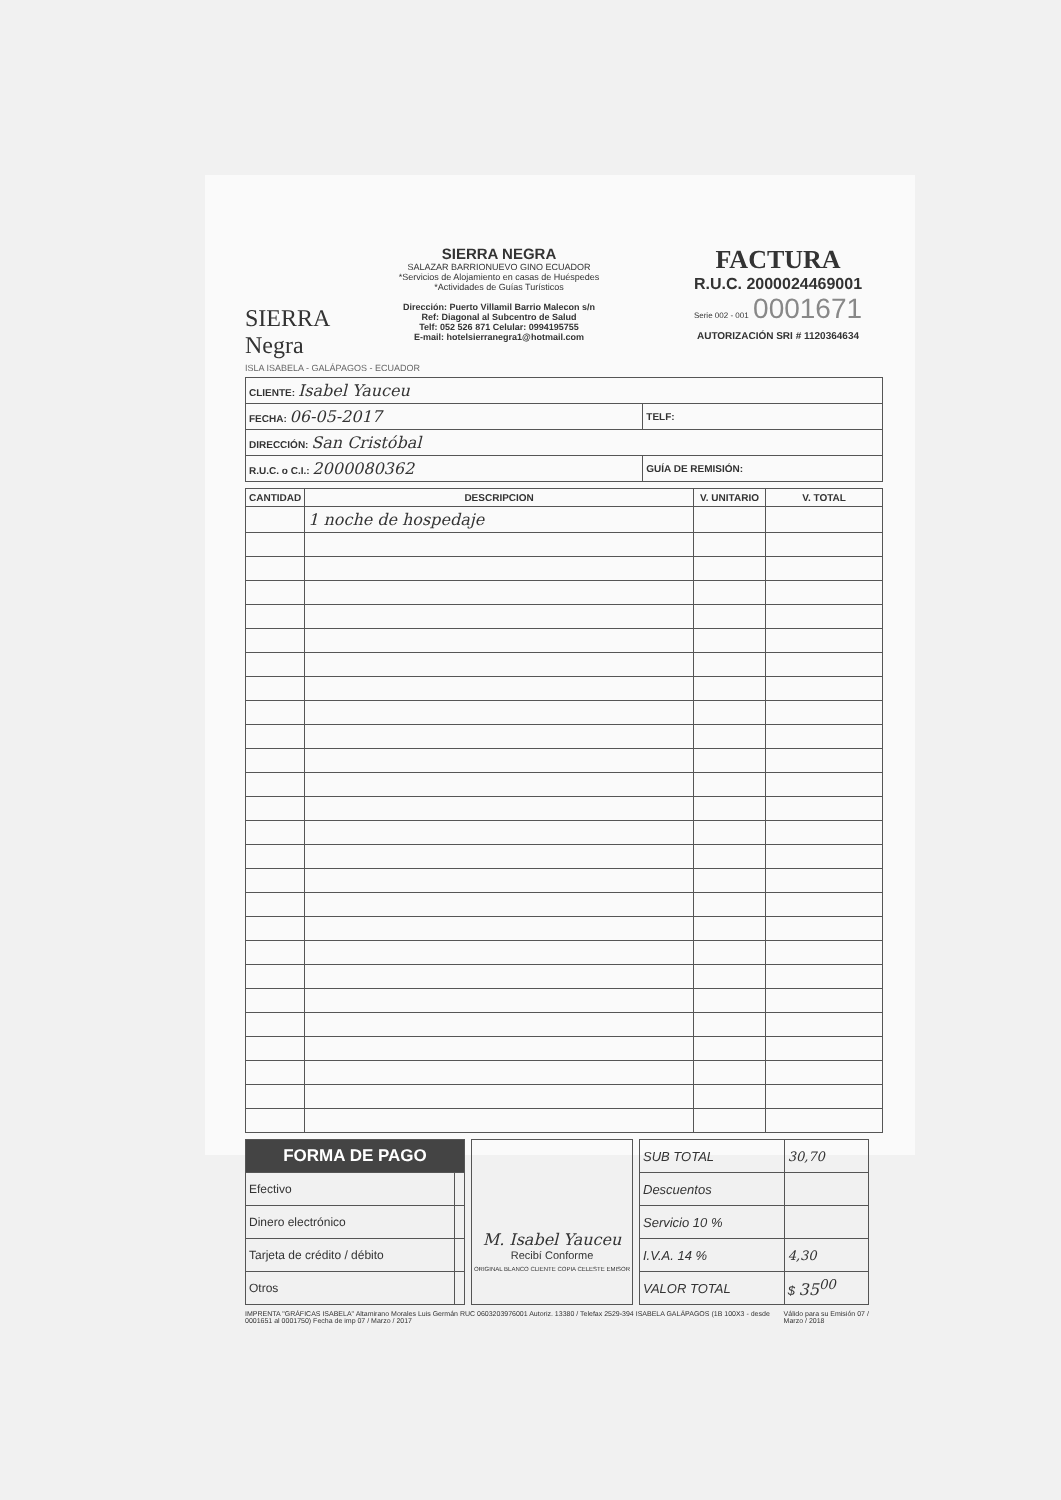SIERRA Negra
SIERRA NEGRA
SALAZAR BARRIONUEVO GINO ECUADOR
*Servicios de Alojamiento en casas de Huéspedes
*Actividades de Guías Turísticos
Dirección: Puerto Villamil Barrio Malecon s/n
Ref: Diagonal al Subcentro de Salud
Telf: 052 526 871 Celular: 0994195755
E-mail: hotelsierranegra1@hotmail.com
FACTURA
R.U.C. 2000024469001
Serie 002 - 001 0001671
AUTORIZACIÓN SRI # 1120364634
ISLA ISABELA - GALÁPAGOS - ECUADOR
| CLIENTE: Isabel Yauceu | |
| FECHA: 06-05-2017 | TELF: |
| DIRECCIÓN: San Cristóbal | |
| R.U.C. o C.I.: 2000080362 | GUÍA DE REMISIÓN: |
| CANTIDAD | DESCRIPCION | V. UNITARIO | V. TOTAL |
| --- | --- | --- | --- |
| | 1 noche de hospedaje | | |
| FORMA DE PAGO | |
| --- | --- |
| Efectivo | |
| Dinero electrónico | |
| Tarjeta de crédito / débito | |
| Otros | |
M. Isabel Yauceu
Recibí Conforme
ORIGINAL BLANCO CLIENTE COPIA CELESTE EMISOR
| SUB TOTAL | 30,70 |
| Descuentos | |
| Servicio 10 % | |
| I.V.A. 14 % | 4,30 |
| VALOR TOTAL | $ 35<sup>00</sup> |
IMPRENTA "GRÁFICAS ISABELA" Altamirano Morales Luis Germán RUC 0603203976001 Autoriz. 13380 / Telefax 2529-394 ISABELA GALÁPAGOS (1B 100X3 - desde 0001651 al 0001750) Fecha de imp 07 / Marzo / 2017 Válido para su Emisión 07 / Marzo / 2018